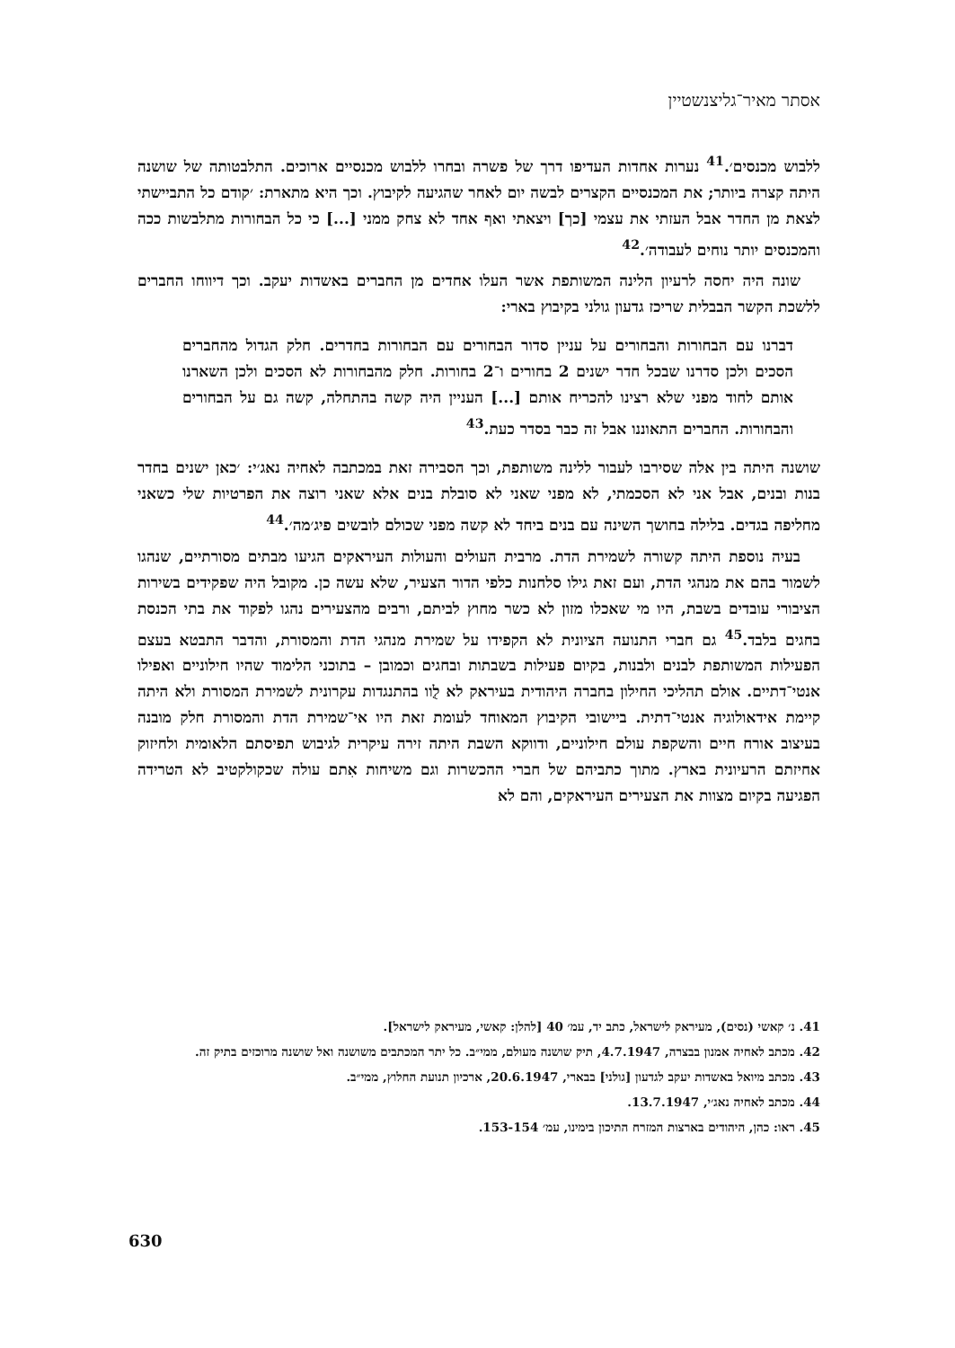אסתר מאיר־גליצנשטיין
ללבוש מכנסים׳.<sup>41</sup> נערות אחדות העדיפו דרך של פשרה ובחרו ללבוש מכנסיים ארוכים. התלבטותה של שושנה היתה קצרה ביותר; את המכנסיים הקצרים לבשה יום לאחר שהגיעה לקיבוץ. וכך היא מתארת: ׳קודם כל התביישתי לצאת מן החדר אבל העזתי את עצמי [כך] ויצאתי ואף אחד לא צחק ממני [...] כי כל הבחורות מתלבשות ככה והמכנסים יותר נוחים לעבודה׳.<sup>42</sup>
שונה היה יחסה לרעיון הלינה המשותפת אשר העלו אחדים מן החברים באשדות יעקב. וכך דיווחו החברים ללשכת הקשר הבבלית שריכז גדעון גולני בקיבוץ בארי:
דברנו עם הבחורות והבחורים על עניין סדור הבחורים עם הבחורות בחדרים. חלק הגדול מהחברים הסכים ולכן סדרנו שבכל חדר ישנים 2 בחורים ו־2 בחורות. חלק מהבחורות לא הסכים ולכן השארנו אותם לחוד מפני שלא רצינו להכריח אותם [...] העניין היה קשה בהתחלה, קשה גם על הבחורים והבחורות. החברים התאוננו אבל זה כבר בסדר כעת.<sup>43</sup>
שושנה היתה בין אלה שסירבו לעבור ללינה משותפת, וכך הסבירה זאת במכתבה לאחיה נאג׳י: ׳כאן ישנים בחדר בנות ובנים, אבל אני לא הסכמתי, לא מפני שאני לא סובלת בנים אלא שאני רוצה את הפרטיות שלי כשאני מחליפה בגדים. בלילה בחושך השינה עם בנים ביחד לא קשה מפני שכולם לובשים פיג׳מה׳.<sup>44</sup>
בעיה נוספת היתה קשורה לשמירת הדת. מרבית העולים והעולות העיראקים הגיעו מבתים מסורתיים, שנהגו לשמור בהם את מנהגי הדת, ועם זאת גילו סלחנות כלפי הדור הצעיר, שלא עשה כן. מקובל היה שפקידים בשירות הציבורי עובדים בשבת, היו מי שאכלו מזון לא כשר מחוץ לביתם, ורבים מהצעירים נהגו לפקוד את בתי הכנסת בחגים בלבד.<sup>45</sup> גם חברי התנועה הציונית לא הקפידו על שמירת מנהגי הדת והמסורת, והדבר התבטא בעצם הפעילות המשותפת לבנים ולבנות, בקיום פעילות בשבתות ובחגים וכמובן – בתוכני הלימוד שהיו חילוניים ואפילו אנטי־דתיים. אולם תהליכי החילון בחברה היהודית בעיראק לא לֻוו בהתנגדות עקרונית לשמירת המסורת ולא היתה קיימת אידאולוגיה אנטי־דתית. ביישובי הקיבוץ המאוחד לעומת זאת היו אי־שמירת הדת והמסורת חלק מובנה בעיצוב אורח חיים והשקפת עולם חילוניים, ודווקא השבת היתה זירה עיקרית לגיבוש תפיסתם הלאומית ולחיזוק אחיזתם הרעיונית בארץ. מתוך כתביהם של חברי ההכשרות וגם משיחות אִתם עולה שכקולקטיב לא הטרידה הפגיעה בקיום מצוות את הצעירים העיראקים, והם לא
41. נ׳ קאשי (נסים), מעיראק לישראל, כתב יד, עמ׳ 40 [להלן: קאשי, מעיראק לישראל].
42. מכתב לאחיה אמנון בבצרה, 4.7.1947, תיק שושנה מעולם, ממי״ב. כל יתר המכתבים משושנה ואל שושנה מרוכזים בתיק זה.
43. מכתב מיואל באשדות יעקב לגדעון [גולני] בבארי, 20.6.1947, ארכיון תנועת החלוץ, ממי״ב.
44. מכתב לאחיה נאג׳י, 13.7.1947.
45. ראו: כהן, היהודים בארצות המזרח התיכון בימינו, עמ׳ 153-154.
630